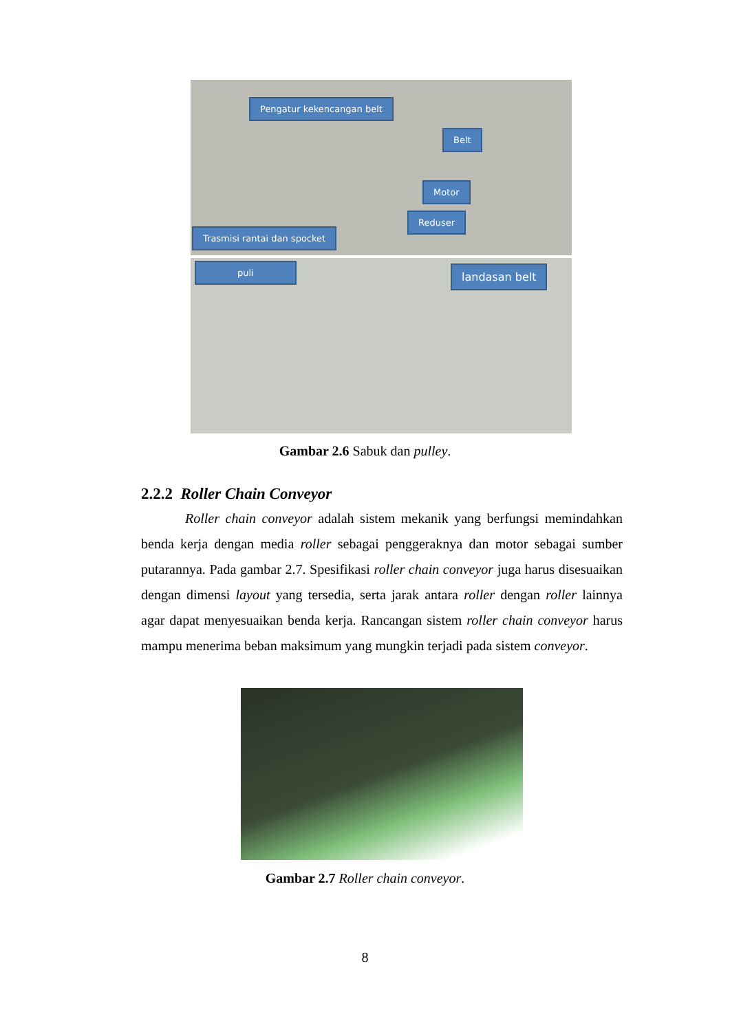Pengatur kekencangan belt
Belt
Motor
Reduser
Trasmisi rantai dan spocket
puli landasan belt
Gambar 2.6 Sabuk dan pulley.
2.2.2 Roller Chain Conveyor
Roller chain conveyor adalah sistem mekanik yang berfungsi memindahkan benda kerja dengan media roller sebagai penggeraknya dan motor sebagai sumber putarannya. Pada gambar 2.7. Spesifikasi roller chain conveyor juga harus disesuaikan dengan dimensi layout yang tersedia, serta jarak antara roller dengan roller lainnya agar dapat menyesuaikan benda kerja. Rancangan sistem roller chain conveyor harus mampu menerima beban maksimum yang mungkin terjadi pada sistem conveyor.
Gambar 2.7 Roller chain conveyor.
8